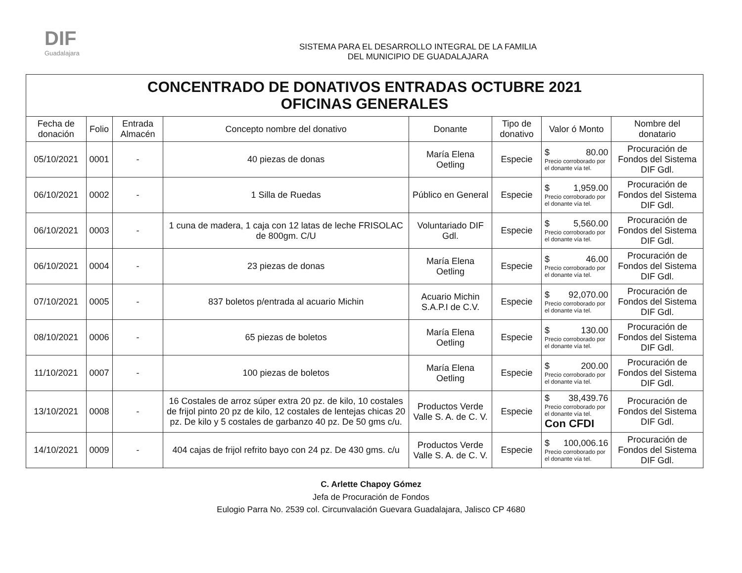DIF
Guadalajara
SISTEMA PARA EL DESARROLLO INTEGRAL DE LA FAMILIA
DEL MUNICIPIO DE GUADALAJARA
| CONCENTRADO DE DONATIVOS ENTRADAS OCTUBRE 2021 OFICINAS GENERALES | | | | | | | |
| --- | --- | --- | --- | --- | --- | --- | --- |
| Fecha de donación | Folio | Entrada Almacén | Concepto nombre del donativo | Donante | Tipo de donativo | Valor ó Monto | Nombre del donatario |
| 05/10/2021 | 0001 | - | 40 piezas de donas | María Elena Oetling | Especie | $ 80.00 Precio corroborado por el donante vía tel. | Procuración de Fondos del Sistema DIF Gdl. |
| 06/10/2021 | 0002 | - | 1 Silla de Ruedas | Público en General | Especie | $ 1,959.00 Precio corroborado por el donante vía tel. | Procuración de Fondos del Sistema DIF Gdl. |
| 06/10/2021 | 0003 | - | 1 cuna de madera, 1 caja con 12 latas de leche FRISOLAC de 800gm. C/U | Voluntariado DIF Gdl. | Especie | $ 5,560.00 Precio corroborado por el donante vía tel. | Procuración de Fondos del Sistema DIF Gdl. |
| 06/10/2021 | 0004 | - | 23 piezas de donas | María Elena Oetling | Especie | $ 46.00 Precio corroborado por el donante vía tel. | Procuración de Fondos del Sistema DIF Gdl. |
| 07/10/2021 | 0005 | - | 837 boletos p/entrada al acuario Michin | Acuario Michin S.A.P.I de C.V. | Especie | $ 92,070.00 Precio corroborado por el donante vía tel. | Procuración de Fondos del Sistema DIF Gdl. |
| 08/10/2021 | 0006 | - | 65 piezas de boletos | María Elena Oetling | Especie | $ 130.00 Precio corroborado por el donante vía tel. | Procuración de Fondos del Sistema DIF Gdl. |
| 11/10/2021 | 0007 | - | 100 piezas de boletos | María Elena Oetling | Especie | $ 200.00 Precio corroborado por el donante vía tel. | Procuración de Fondos del Sistema DIF Gdl. |
| 13/10/2021 | 0008 | - | 16 Costales de arroz súper extra 20 pz. de kilo, 10 costales de frijol pinto 20 pz de kilo, 12 costales de lentejas chicas 20 pz. De kilo y 5 costales de garbanzo 40 pz. De 50 gms c/u. | Productos Verde Valle S. A. de C. V. | Especie | $ 38,439.76 Precio corroborado por el donante vía tel. Con CFDI | Procuración de Fondos del Sistema DIF Gdl. |
| 14/10/2021 | 0009 | - | 404 cajas de frijol refrito bayo con 24 pz. De 430 gms. c/u | Productos Verde Valle S. A. de C. V. | Especie | $ 100,006.16 Precio corroborado por el donante vía tel. | Procuración de Fondos del Sistema DIF Gdl. |
C. Arlette Chapoy Gómez
Jefa de Procuración de Fondos
Eulogio Parra No. 2539 col. Circunvalación Guevara Guadalajara, Jalisco CP 4680